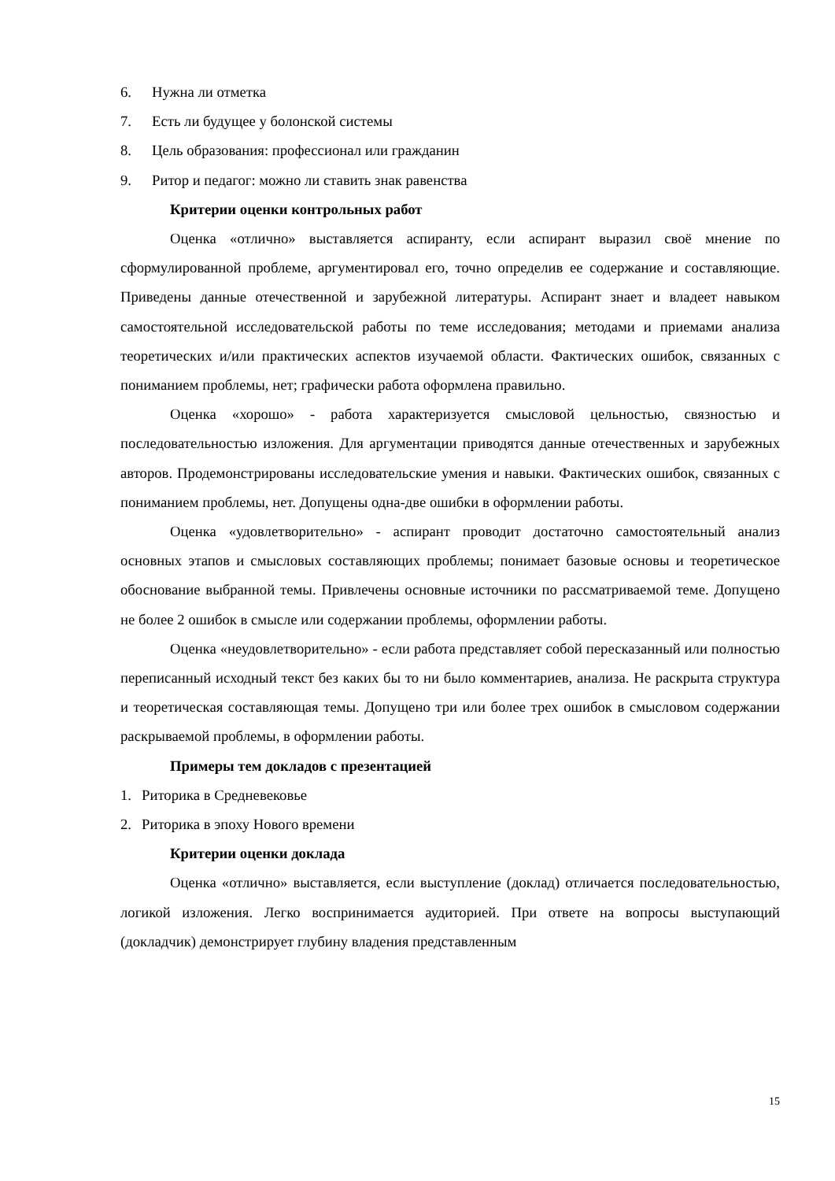6. Нужна ли отметка
7. Есть ли будущее у болонской системы
8. Цель образования: профессионал или гражданин
9. Ритор и педагог: можно ли ставить знак равенства
Критерии оценки контрольных работ
Оценка «отлично» выставляется аспиранту, если аспирант выразил своё мнение по сформулированной проблеме, аргументировал его, точно определив ее содержание и составляющие. Приведены данные отечественной и зарубежной литературы. Аспирант знает и владеет навыком самостоятельной исследовательской работы по теме исследования; методами и приемами анализа теоретических и/или практических аспектов изучаемой области. Фактических ошибок, связанных с пониманием проблемы, нет; графически работа оформлена правильно.
Оценка «хорошо» - работа характеризуется смысловой цельностью, связностью и последовательностью изложения. Для аргументации приводятся данные отечественных и зарубежных авторов. Продемонстрированы исследовательские умения и навыки. Фактических ошибок, связанных с пониманием проблемы, нет. Допущены одна-две ошибки в оформлении работы.
Оценка «удовлетворительно» - аспирант проводит достаточно самостоятельный анализ основных этапов и смысловых составляющих проблемы; понимает базовые основы и теоретическое обоснование выбранной темы. Привлечены основные источники по рассматриваемой теме. Допущено не более 2 ошибок в смысле или содержании проблемы, оформлении работы.
Оценка «неудовлетворительно» - если работа представляет собой пересказанный или полностью переписанный исходный текст без каких бы то ни было комментариев, анализа. Не раскрыта структура и теоретическая составляющая темы. Допущено три или более трех ошибок в смысловом содержании раскрываемой проблемы, в оформлении работы.
Примеры тем докладов с презентацией
1. Риторика в Средневековье
2. Риторика в эпоху Нового времени
Критерии оценки доклада
Оценка «отлично» выставляется, если выступление (доклад) отличается последовательностью, логикой изложения. Легко воспринимается аудиторией. При ответе на вопросы выступающий (докладчик) демонстрирует глубину владения представленным
15